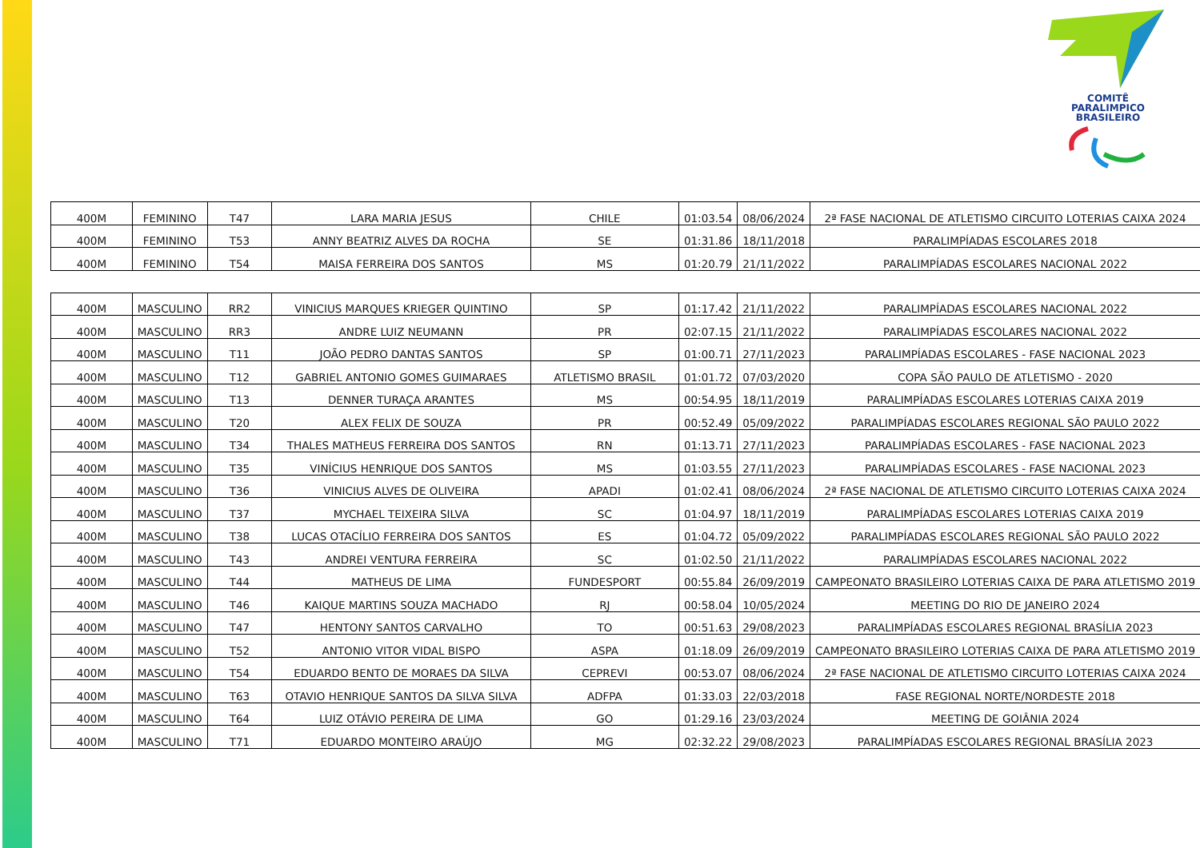COMITÊ
PARALIMPICO
BRASILEIRO
| 400M | FEMININO | T47 | LARA MARIA JESUS | CHILE | 01:03.54 | 08/06/2024 | 2ª FASE NACIONAL DE ATLETISMO CIRCUITO LOTERIAS CAIXA 2024 |
| 400M | FEMININO | T53 | ANNY BEATRIZ ALVES DA ROCHA | SE | 01:31.86 | 18/11/2018 | PARALIMPÍADAS ESCOLARES 2018 |
| 400M | FEMININO | T54 | MAISA FERREIRA DOS SANTOS | MS | 01:20.79 | 21/11/2022 | PARALIMPÍADAS ESCOLARES NACIONAL 2022 |
| 400M | MASCULINO | RR2 | VINICIUS MARQUES KRIEGER QUINTINO | SP | 01:17.42 | 21/11/2022 | PARALIMPÍADAS ESCOLARES NACIONAL 2022 |
| 400M | MASCULINO | RR3 | ANDRE LUIZ NEUMANN | PR | 02:07.15 | 21/11/2022 | PARALIMPÍADAS ESCOLARES NACIONAL 2022 |
| 400M | MASCULINO | T11 | JOÃO PEDRO DANTAS SANTOS | SP | 01:00.71 | 27/11/2023 | PARALIMPÍADAS ESCOLARES - FASE NACIONAL 2023 |
| 400M | MASCULINO | T12 | GABRIEL ANTONIO GOMES GUIMARAES | ATLETISMO BRASIL | 01:01.72 | 07/03/2020 | COPA SÃO PAULO DE ATLETISMO - 2020 |
| 400M | MASCULINO | T13 | DENNER TURAÇA ARANTES | MS | 00:54.95 | 18/11/2019 | PARALIMPÍADAS ESCOLARES LOTERIAS CAIXA 2019 |
| 400M | MASCULINO | T20 | ALEX FELIX DE SOUZA | PR | 00:52.49 | 05/09/2022 | PARALIMPÍADAS ESCOLARES REGIONAL SÃO PAULO 2022 |
| 400M | MASCULINO | T34 | THALES MATHEUS FERREIRA DOS SANTOS | RN | 01:13.71 | 27/11/2023 | PARALIMPÍADAS ESCOLARES - FASE NACIONAL 2023 |
| 400M | MASCULINO | T35 | VINÍCIUS HENRIQUE DOS SANTOS | MS | 01:03.55 | 27/11/2023 | PARALIMPÍADAS ESCOLARES - FASE NACIONAL 2023 |
| 400M | MASCULINO | T36 | VINICIUS ALVES DE OLIVEIRA | APADI | 01:02.41 | 08/06/2024 | 2ª FASE NACIONAL DE ATLETISMO CIRCUITO LOTERIAS CAIXA 2024 |
| 400M | MASCULINO | T37 | MYCHAEL TEIXEIRA SILVA | SC | 01:04.97 | 18/11/2019 | PARALIMPÍADAS ESCOLARES LOTERIAS CAIXA 2019 |
| 400M | MASCULINO | T38 | LUCAS OTACÍLIO FERREIRA DOS SANTOS | ES | 01:04.72 | 05/09/2022 | PARALIMPÍADAS ESCOLARES REGIONAL SÃO PAULO 2022 |
| 400M | MASCULINO | T43 | ANDREI VENTURA FERREIRA | SC | 01:02.50 | 21/11/2022 | PARALIMPÍADAS ESCOLARES NACIONAL 2022 |
| 400M | MASCULINO | T44 | MATHEUS DE LIMA | FUNDESPORT | 00:55.84 | 26/09/2019 | CAMPEONATO BRASILEIRO LOTERIAS CAIXA DE PARA ATLETISMO 2019 |
| 400M | MASCULINO | T46 | KAIQUE MARTINS SOUZA MACHADO | RJ | 00:58.04 | 10/05/2024 | MEETING DO RIO DE JANEIRO 2024 |
| 400M | MASCULINO | T47 | HENTONY SANTOS CARVALHO | TO | 00:51.63 | 29/08/2023 | PARALIMPÍADAS ESCOLARES REGIONAL BRASÍLIA 2023 |
| 400M | MASCULINO | T52 | ANTONIO VITOR VIDAL BISPO | ASPA | 01:18.09 | 26/09/2019 | CAMPEONATO BRASILEIRO LOTERIAS CAIXA DE PARA ATLETISMO 2019 |
| 400M | MASCULINO | T54 | EDUARDO BENTO DE MORAES DA SILVA | CEPREVI | 00:53.07 | 08/06/2024 | 2ª FASE NACIONAL DE ATLETISMO CIRCUITO LOTERIAS CAIXA 2024 |
| 400M | MASCULINO | T63 | OTAVIO HENRIQUE SANTOS DA SILVA SILVA | ADFPA | 01:33.03 | 22/03/2018 | FASE REGIONAL NORTE/NORDESTE 2018 |
| 400M | MASCULINO | T64 | LUIZ OTÁVIO PEREIRA DE LIMA | GO | 01:29.16 | 23/03/2024 | MEETING DE GOIÂNIA 2024 |
| 400M | MASCULINO | T71 | EDUARDO MONTEIRO ARAÚJO | MG | 02:32.22 | 29/08/2023 | PARALIMPÍADAS ESCOLARES REGIONAL BRASÍLIA 2023 |